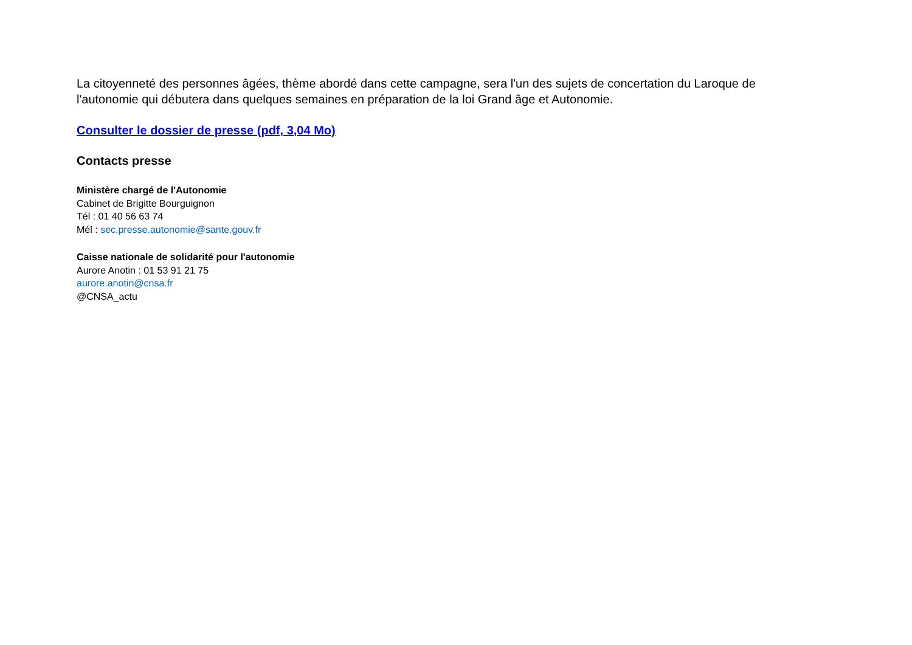La citoyenneté des personnes âgées, thème abordé dans cette campagne, sera l'un des sujets de concertation du Laroque de l'autonomie qui débutera dans quelques semaines en préparation de la loi Grand âge et Autonomie.
Consulter le dossier de presse (pdf, 3,04 Mo)
Contacts presse
Ministère chargé de l'Autonomie
Cabinet de Brigitte Bourguignon
Tél : 01 40 56 63 74
Mél : sec.presse.autonomie@sante.gouv.fr
Caisse nationale de solidarité pour l'autonomie
Aurore Anotin : 01 53 91 21 75
aurore.anotin@cnsa.fr
@CNSA_actu